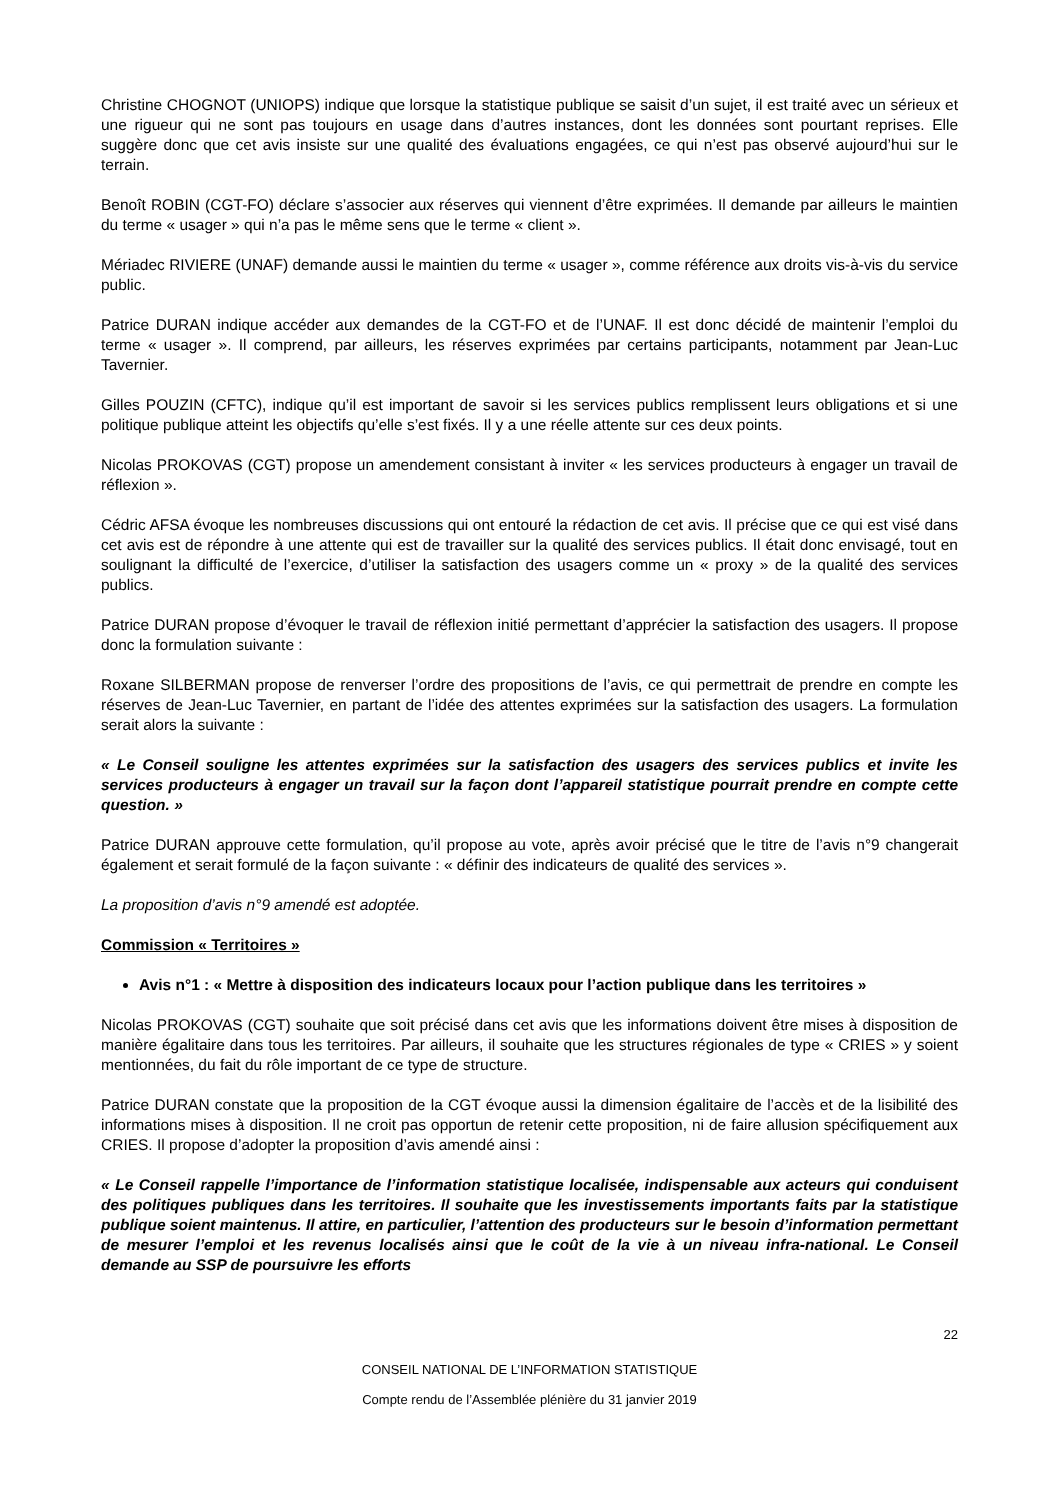Christine CHOGNOT (UNIOPS) indique que lorsque la statistique publique se saisit d’un sujet, il est traité avec un sérieux et une rigueur qui ne sont pas toujours en usage dans d’autres instances, dont les données sont pourtant reprises. Elle suggère donc que cet avis insiste sur une qualité des évaluations engagées, ce qui n’est pas observé aujourd’hui sur le terrain.
Benoît ROBIN (CGT-FO) déclare s’associer aux réserves qui viennent d’être exprimées. Il demande par ailleurs le maintien du terme « usager » qui n’a pas le même sens que le terme « client ».
Mériadec RIVIERE (UNAF) demande aussi le maintien du terme « usager », comme référence aux droits vis-à-vis du service public.
Patrice DURAN indique accéder aux demandes de la CGT-FO et de l’UNAF. Il est donc décidé de maintenir l’emploi du terme « usager ». Il comprend, par ailleurs, les réserves exprimées par certains participants, notamment par Jean-Luc Tavernier.
Gilles POUZIN (CFTC), indique qu’il est important de savoir si les services publics remplissent leurs obligations et si une politique publique atteint les objectifs qu’elle s’est fixés. Il y a une réelle attente sur ces deux points.
Nicolas PROKOVAS (CGT) propose un amendement consistant à inviter « les services producteurs à engager un travail de réflexion ».
Cédric AFSA évoque les nombreuses discussions qui ont entouré la rédaction de cet avis. Il précise que ce qui est visé dans cet avis est de répondre à une attente qui est de travailler sur la qualité des services publics. Il était donc envisagé, tout en soulignant la difficulté de l’exercice, d’utiliser la satisfaction des usagers comme un « proxy » de la qualité des services publics.
Patrice DURAN propose d’évoquer le travail de réflexion initié permettant d’apprécier la satisfaction des usagers. Il propose donc la formulation suivante :
Roxane SILBERMAN propose de renverser l’ordre des propositions de l’avis, ce qui permettrait de prendre en compte les réserves de Jean-Luc Tavernier, en partant de l’idée des attentes exprimées sur la satisfaction des usagers. La formulation serait alors la suivante :
« Le Conseil souligne les attentes exprimées sur la satisfaction des usagers des services publics et invite les services producteurs à engager un travail sur la façon dont l’appareil statistique pourrait prendre en compte cette question. »
Patrice DURAN approuve cette formulation, qu’il propose au vote, après avoir précisé que le titre de l’avis n°9 changerait également et serait formulé de la façon suivante : « définir des indicateurs de qualité des services ».
La proposition d’avis n°9 amendé est adoptée.
Commission « Territoires »
Avis n°1 : « Mettre à disposition des indicateurs locaux pour l’action publique dans les territoires »
Nicolas PROKOVAS (CGT) souhaite que soit précisé dans cet avis que les informations doivent être mises à disposition de manière égalitaire dans tous les territoires. Par ailleurs, il souhaite que les structures régionales de type « CRIES » y soient mentionnées, du fait du rôle important de ce type de structure.
Patrice DURAN constate que la proposition de la CGT évoque aussi la dimension égalitaire de l’accès et de la lisibilité des informations mises à disposition. Il ne croit pas opportun de retenir cette proposition, ni de faire allusion spécifiquement aux CRIES. Il propose d’adopter la proposition d’avis amendé ainsi :
« Le Conseil rappelle l’importance de l’information statistique localisée, indispensable aux acteurs qui conduisent des politiques publiques dans les territoires. Il souhaite que les investissements importants faits par la statistique publique soient maintenus. Il attire, en particulier, l’attention des producteurs sur le besoin d’information permettant de mesurer l’emploi et les revenus localisés ainsi que le coût de la vie à un niveau infra-national. Le Conseil demande au SSP de poursuivre les efforts
22
CONSEIL NATIONAL DE L’INFORMATION STATISTIQUE
Compte rendu de l’Assemblée plénière du 31 janvier 2019